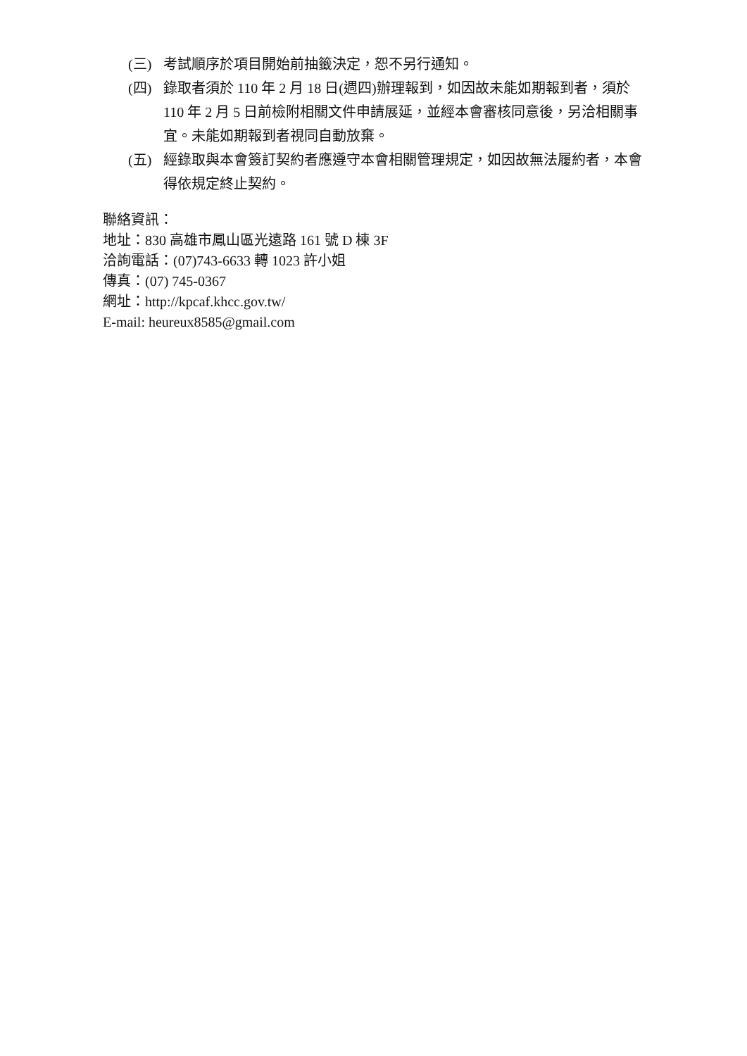(三) 考試順序於項目開始前抽籤決定，恕不另行通知。
(四) 錄取者須於 110 年 2 月 18 日(週四)辦理報到，如因故未能如期報到者，須於 110 年 2 月 5 日前檢附相關文件申請展延，並經本會審核同意後，另洽相關事宜。未能如期報到者視同自動放棄。
(五) 經錄取與本會簽訂契約者應遵守本會相關管理規定，如因故無法履約者，本會得依規定終止契約。
聯絡資訊：
地址：830 高雄市鳳山區光遠路 161 號 D 棟 3F
洽詢電話：(07)743-6633 轉 1023 許小姐
傳真：(07) 745-0367
網址：http://kpcaf.khcc.gov.tw/
E-mail: heureux8585@gmail.com